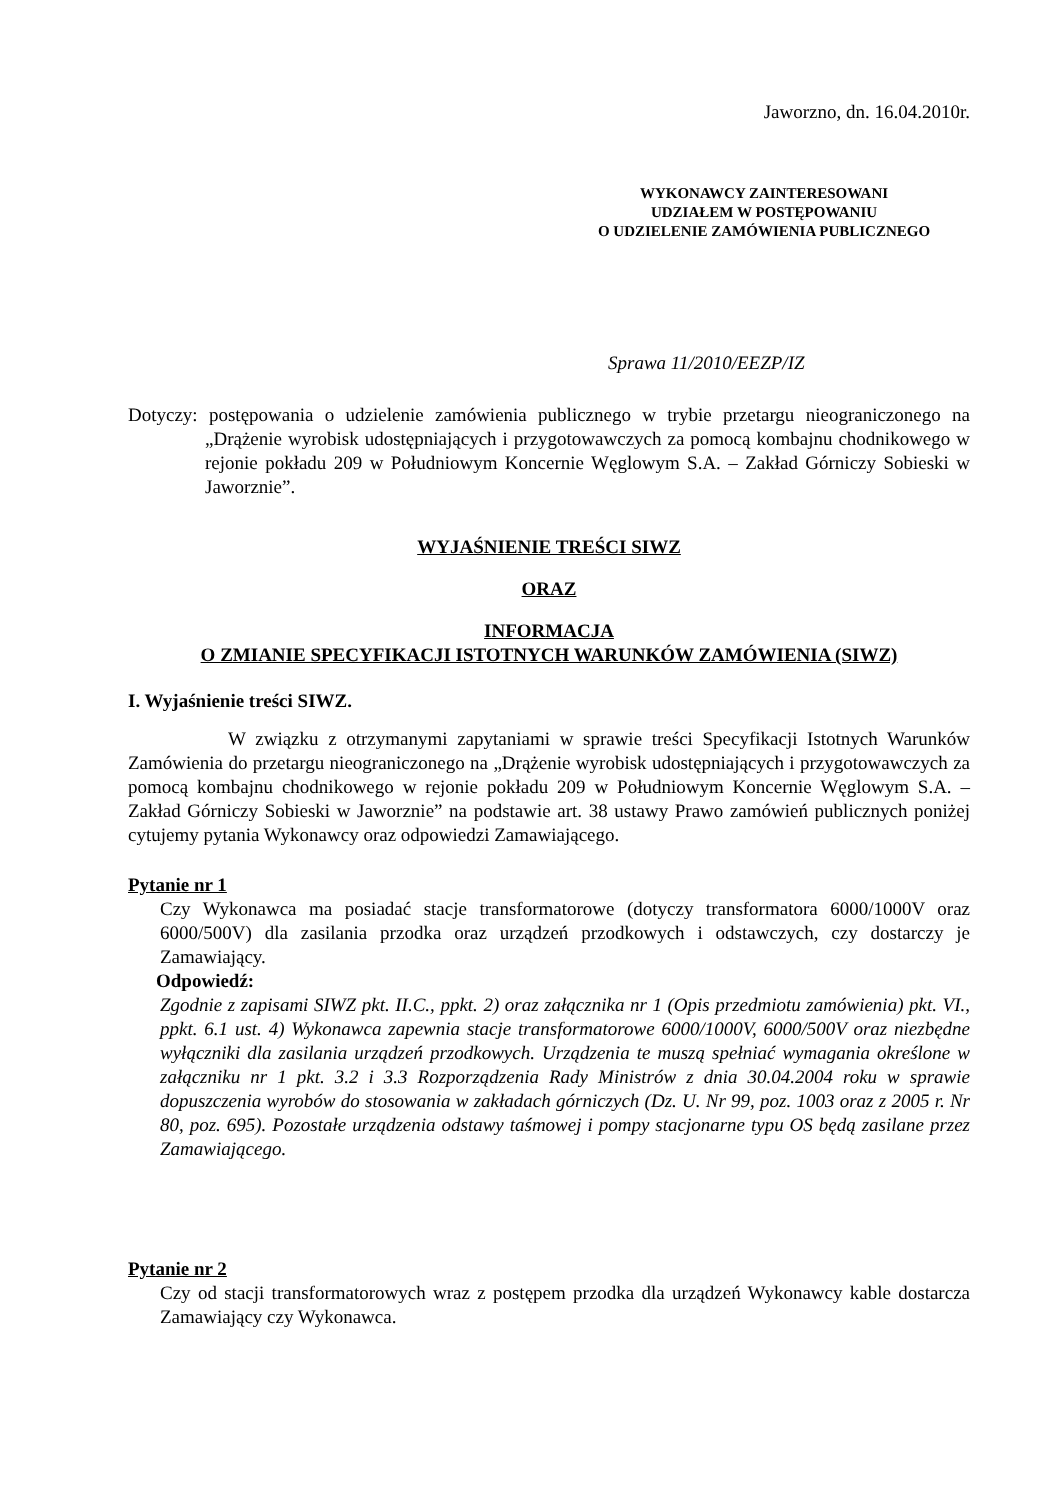Jaworzno, dn. 16.04.2010r.
WYKONAWCY ZAINTERESOWANI
UDZIAŁEM W POSTĘPOWANIU
O UDZIELENIE ZAMÓWIENIA PUBLICZNEGO
Sprawa 11/2010/EEZP/IZ
Dotyczy: postępowania o udzielenie zamówienia publicznego w trybie przetargu nieograniczonego na „Drążenie wyrobisk udostępniających i przygotowawczych za pomocą kombajnu chodnikowego w rejonie pokładu 209 w Południowym Koncernie Węglowym S.A. – Zakład Górniczy Sobieski w Jaworznie”.
WYJAŚNIENIE TREŚCI SIWZ
ORAZ
INFORMACJA
O ZMIANIE SPECYFIKACJI ISTOTNYCH WARUNKÓW ZAMÓWIENIA (SIWZ)
I. Wyjaśnienie treści SIWZ.
W związku z otrzymanymi zapytaniami w sprawie treści Specyfikacji Istotnych Warunków Zamówienia do przetargu nieograniczonego na „Drążenie wyrobisk udostępniających i przygotowawczych za pomocą kombajnu chodnikowego w rejonie pokładu 209 w Południowym Koncernie Węglowym S.A. – Zakład Górniczy Sobieski w Jaworznie” na podstawie art. 38 ustawy Prawo zamówień publicznych poniżej cytujemy pytania Wykonawcy oraz odpowiedzi Zamawiającego.
Pytanie nr 1
Czy Wykonawca ma posiadać stacje transformatorowe (dotyczy transformatora 6000/1000V oraz 6000/500V) dla zasilania przodka oraz urządzeń przodkowych i odstawczych, czy dostarczy je Zamawiający.
Odpowiedź:
Zgodnie z zapisami SIWZ pkt. II.C., ppkt. 2) oraz załącznika nr 1 (Opis przedmiotu zamówienia) pkt. VI., ppkt. 6.1 ust. 4) Wykonawca zapewnia stacje transformatorowe 6000/1000V, 6000/500V oraz niezbędne wyłączniki dla zasilania urządzeń przodkowych. Urządzenia te muszą spełniać wymagania określone w załączniku nr 1 pkt. 3.2 i 3.3 Rozporządzenia Rady Ministrów z dnia 30.04.2004 roku w sprawie dopuszczenia wyrobów do stosowania w zakładach górniczych (Dz. U. Nr 99, poz. 1003 oraz z 2005 r. Nr 80, poz. 695). Pozostałe urządzenia odstawy taśmowej i pompy stacjonarne typu OS będą zasilane przez Zamawiającego.
Pytanie nr 2
Czy od stacji transformatorowych wraz z postępem przodka dla urządzeń Wykonawcy kable dostarcza Zamawiający czy Wykonawca.